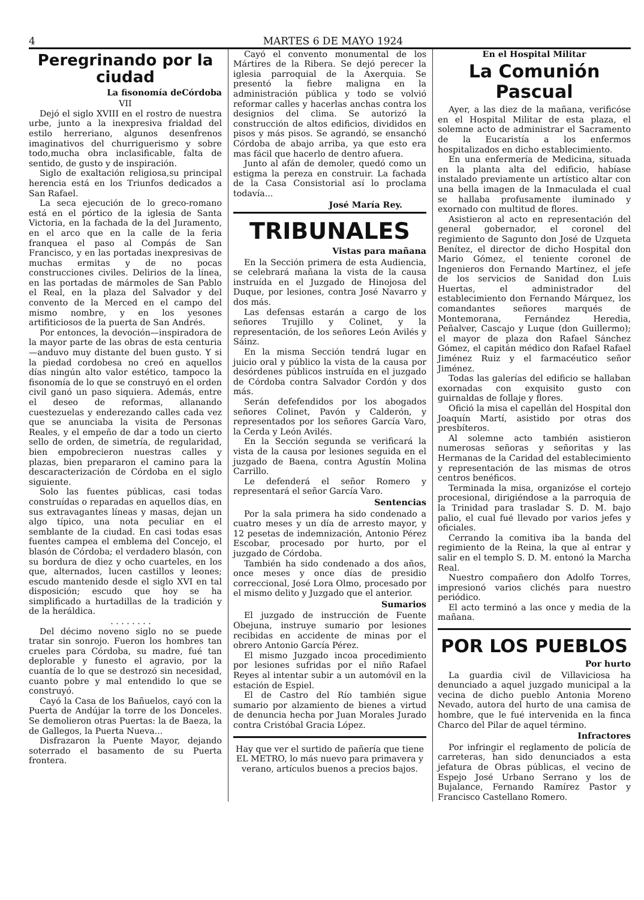4 MARTES 6 DE MAYO 1924
Peregrinando por la ciudad
La fisonomía deCórdoba
VII
Dejó el siglo XVIII en el rostro de nuestra urbe, junto a la inexpresiva frialdad del estilo herreriano, algunos desenfrenos imaginativos del churriguerismo y sobre todo,mucha obra inclasificable, falta de sentido, de gusto y de inspiración.
Siglo de exaltación religiosa,su principal herencia está en los Triunfos dedicados a San Rafael.
La seca ejecución de lo greco-romano está en el pórtico de la iglesia de Santa Victoria, en la fachada de la del Juramento, en el arco que en la calle de la feria franquea el paso al Compás de San Francisco, y en las portadas inexpresivas de muchas ermitas y de no pocas construcciones civiles. Delirios de la línea, en las portadas de mármoles de San Pablo el Real, en la plaza del Salvador y del convento de la Merced en el campo del mismo nombre, y en los yesones artifiticiosos de la puerta de San Andrés.
Por entonces, la devoción—inspiradora de la mayor parte de las obras de esta centuria—anduvo muy distante del buen gusto. Y si la piedad cordobesa no creó en aquellos días ningún alto valor estético, tampoco la fisonomía de lo que se construyó en el orden civil ganó un paso siquiera. Además, entre el deseo de reformas, allanando cuestezuelas y enderezando calles cada vez que se anunciaba la visita de Personas Reales, y el empeño de dar a todo un cierto sello de orden, de simetría, de regularidad, bien empobrecieron nuestras calles y plazas, bien prepararon el camino para la descaracterización de Córdoba en el siglo siguiente.
Solo las fuentes públicas, casi todas construídas o reparadas en aquellos días, en sus extravagantes líneas y masas, dejan un algo típico, una nota peculiar en el semblante de la ciudad. En casi todas esas fuentes campea el emblema del Concejo, el blasón de Córdoba; el verdadero blasón, con su bordura de diez y ocho cuarteles, en los que, alternados, lucen castillos y leones; escudo mantenido desde el siglo XVI en tal disposición; escudo que hoy se ha simplificado a hurtadillas de la tradición y de la heráldica.
. . . . . . . .
Del décimo noveno siglo no se puede tratar sin sonrojo. Fueron los hombres tan crueles para Córdoba, su madre, fué tan deplorable y funesto el agravio, por la cuantía de lo que se destrozó sin necesidad, cuanto pobre y mal entendido lo que se construyó.
Cayó la Casa de los Bañuelos, cayó con la Puerta de Andújar la torre de los Donceles. Se demolieron otras Puertas: la de Baeza, la de Gallegos, la Puerta Nueva...
Disfrazaron la Puente Mayor, dejando soterrado el basamento de su Puerta frontera.
Cayó el convento monumental de los Mártires de la Ribera. Se dejó perecer la iglesia parroquial de la Axerquia. Se presentó la fiebre maligna en la administración pública y todo se volvió reformar calles y hacerlas anchas contra los designios del clima. Se autorizó la construcción de altos edificios, divididos en pisos y más pisos. Se agrandó, se ensanchó Córdoba de abajo arriba, ya que esto era mas fácil que hacerlo de dentro afuera.
Junto al afán de demoler, quedó como un estigma la pereza en construir. La fachada de la Casa Consistorial así lo proclama todavía...
José María Rey.
TRIBUNALES
Vistas para mañana
En la Sección primera de esta Audiencia, se celebrará mañana la vista de la causa instruída en el Juzgado de Hinojosa del Duque, por lesiones, contra José Navarro y dos más.
Las defensas estarán a cargo de los señores Trujillo y Colinet, y la representación, de los señores León Avilés y Sáinz.
En la misma Sección tendrá lugar en juicio oral y público la vista de la causa por desórdenes públicos instruída en el juzgado de Córdoba contra Salvador Cordón y dos más.
Serán defefendidos por los abogados señores Colinet, Pavón y Calderón, y representados por los señores García Varo, la Cerda y León Avilés.
En la Sección segunda se verificará la vista de la causa por lesiones seguida en el juzgado de Baena, contra Agustín Molina Carrillo.
Le defenderá el señor Romero y representará el señor García Varo.
Sentencias
Por la sala primera ha sido condenado a cuatro meses y un día de arresto mayor, y 12 pesetas de indemnización, Antonio Pérez Escobar, procesado por hurto, por el juzgado de Córdoba.
También ha sido condenado a dos años, once meses y once días de presidio correccional, José Lora Olmo, procesado por el mismo delito y Juzgado que el anterior.
Sumarios
El juzgado de instrucción de Fuente Obejuna, instruye sumario por lesiones recibidas en accidente de minas por el obrero Antonio García Pérez.
El mismo Juzgado incoa procedimiento por lesiones sufridas por el niño Rafael Reyes al intentar subir a un automóvil en la estación de Espiel.
El de Castro del Río también sigue sumario por alzamiento de bienes a virtud de denuncia hecha por Juan Morales Jurado contra Cristóbal Gracia López.
Hay que ver el surtido de pañería que tiene EL METRO, lo más nuevo para primavera y verano, artículos buenos a precios bajos.
En el Hospital Militar
La Comunión Pascual
Ayer, a las diez de la mañana, verificóse en el Hospital Militar de esta plaza, el solemne acto de administrar el Sacramento de la Eucaristía a los enfermos hospitalizados en dicho establecimiento.
En una enfermería de Medicina, situada en la planta alta del edificio, habíase instalado previamente un artístico altar con una bella imagen de la Inmaculada el cual se hallaba profusamente iluminado y exornado con multitud de flores.
Asistieron al acto en representación del general gobernador, el coronel del regimiento de Sagunto don José de Uzqueta Benítez, el director de dicho Hospital don Mario Gómez, el teniente coronel de Ingenieros don Fernando Martínez, el jefe de los servicios de Sanidad don Luis Huertas, el administrador del establecimiento don Fernando Márquez, los comandantes señores marqués de Montemorana, Fernández Heredia, Peñalver, Cascajo y Luque (don Guillermo); el mayor de plaza don Rafael Sánchez Gómez, el capitán médico don Rafael Rafael Jiménez Ruiz y el farmacéutico señor Jiménez.
Todas las galerías del edificio se hallaban exornadas con exquisito gusto con guirnaldas de follaje y flores.
Ofició la misa el capellán del Hospital don Joaquín Martí, asistido por otras dos presbíteros.
Al solemne acto también asistieron numerosas señoras y señoritas y las Hermanas de la Caridad del establecimiento y representación de las mismas de otros centros benéficos.
Terminada la misa, organizóse el cortejo procesional, dirigiéndose a la parroquia de la Trinidad para trasladar S. D. M. bajo palio, el cual fué llevado por varios jefes y oficiales.
Cerrando la comitiva iba la banda del regimiento de la Reina, la que al entrar y salir en el templo S. D. M. entonó la Marcha Real.
Nuestro compañero don Adolfo Torres, impresionó varios clichés para nuestro periódico.
El acto terminó a las once y media de la mañana.
POR LOS PUEBLOS
Por hurto
La guardia civil de Villaviciosa ha denunciado a aquel juzgado municipal a la vecina de dicho pueblo Antonia Moreno Nevado, autora del hurto de una camisa de hombre, que le fué intervenida en la finca Charco del Pilar de aquel término.
Infractores
Por infringir el reglamento de policía de carreteras, han sido denunciados a esta jefatura de Obras públicas, el vecino de Espejo José Urbano Serrano y los de Bujalance, Fernando Ramírez Pastor y Francisco Castellano Romero.